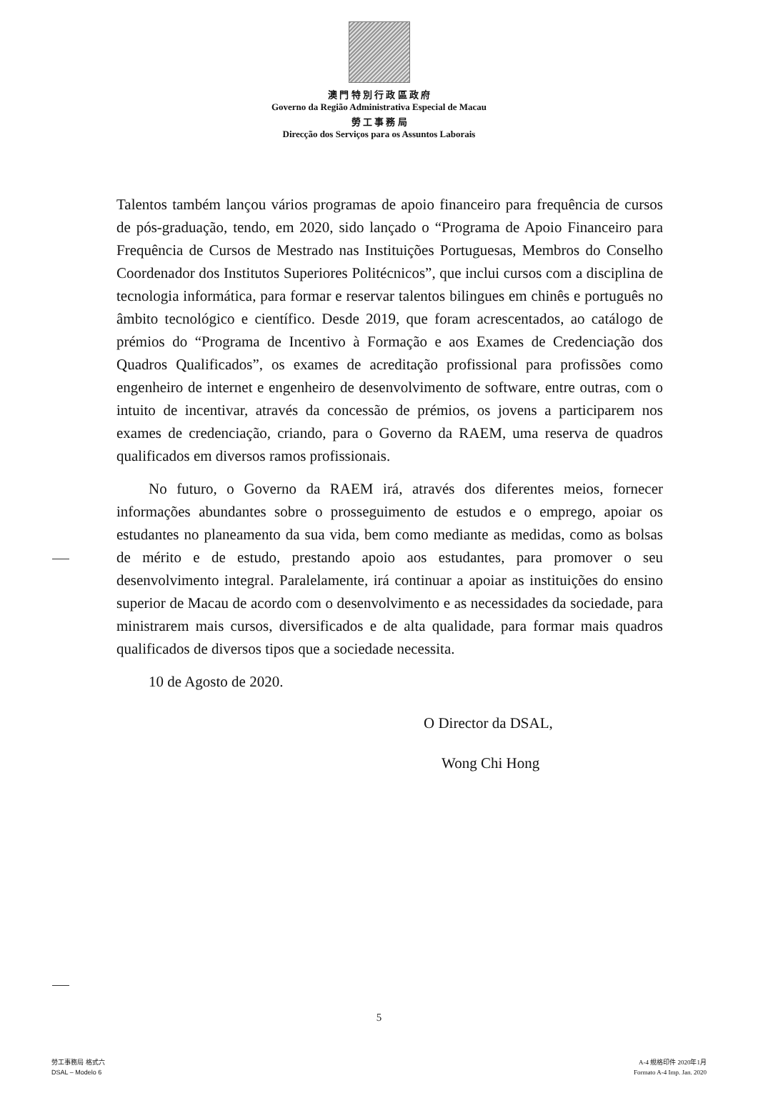澳 門 特 別 行 政 區 政 府
Governo da Região Administrativa Especial de Macau
勞 工 事 務 局
Direcção dos Serviços para os Assuntos Laborais
Talentos também lançou vários programas de apoio financeiro para frequência de cursos de pós-graduação, tendo, em 2020, sido lançado o “Programa de Apoio Financeiro para Frequência de Cursos de Mestrado nas Instituições Portuguesas, Membros do Conselho Coordenador dos Institutos Superiores Politécnicos”, que inclui cursos com a disciplina de tecnologia informática, para formar e reservar talentos bilingues em chinês e português no âmbito tecnológico e científico. Desde 2019, que foram acrescentados, ao catálogo de prémios do “Programa de Incentivo à Formação e aos Exames de Credenciação dos Quadros Qualificados”, os exames de acreditação profissional para profissões como engenheiro de internet e engenheiro de desenvolvimento de software, entre outras, com o intuito de incentivar, através da concessão de prémios, os jovens a participarem nos exames de credenciação, criando, para o Governo da RAEM, uma reserva de quadros qualificados em diversos ramos profissionais.
No futuro, o Governo da RAEM irá, através dos diferentes meios, fornecer informações abundantes sobre o prosseguimento de estudos e o emprego, apoiar os estudantes no planeamento da sua vida, bem como mediante as medidas, como as bolsas de mérito e de estudo, prestando apoio aos estudantes, para promover o seu desenvolvimento integral. Paralelamente, irá continuar a apoiar as instituições do ensino superior de Macau de acordo com o desenvolvimento e as necessidades da sociedade, para ministrarem mais cursos, diversificados e de alta qualidade, para formar mais quadros qualificados de diversos tipos que a sociedade necessita.
10 de Agosto de 2020.
O Director da DSAL,
Wong Chi Hong
5
勞工事務局 格式六
DSAL – Modelo 6
A-4 規格印件 2020年1月
Formato A-4 Imp. Jan. 2020